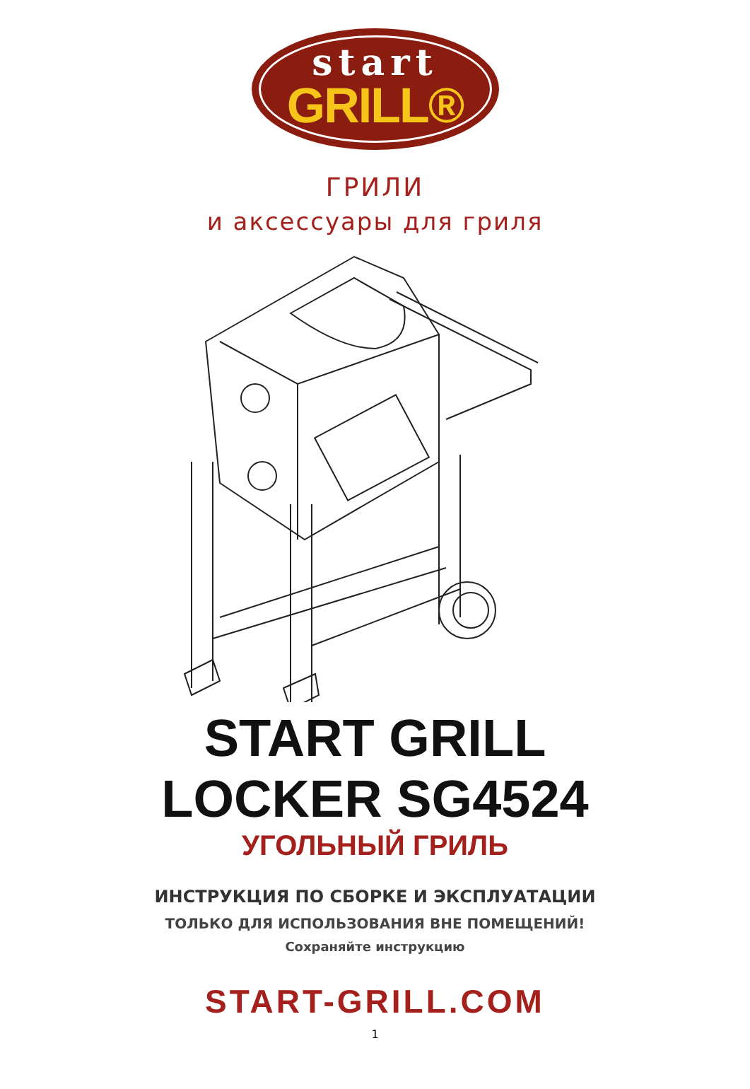start
GRILL®
ГРИЛИ
и аксессуары для гриля
START GRILL
LOCKER SG4524
УГОЛЬНЫЙ ГРИЛЬ
ИНСТРУКЦИЯ ПО СБОРКЕ И ЭКСПЛУАТАЦИИ
ТОЛЬКО ДЛЯ ИСПОЛЬЗОВАНИЯ ВНЕ ПОМЕЩЕНИЙ!
Сохраняйте инструкцию
START-GRILL.COM
1